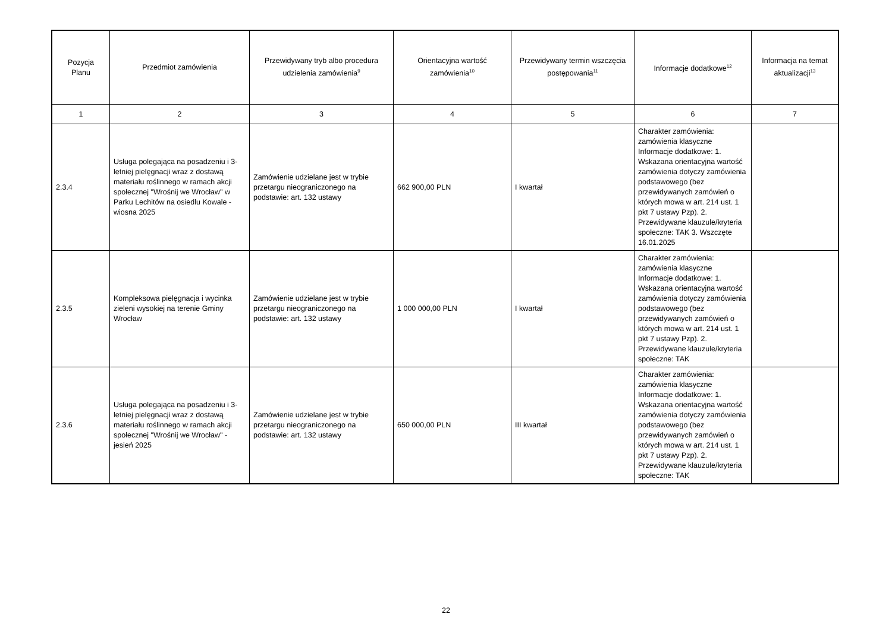| Pozycja Planu | Przedmiot zamówienia | Przewidywany tryb albo procedura udzielenia zamówienia<sup>9</sup> | Orientacyjna wartość zamówienia<sup>10</sup> | Przewidywany termin wszczęcia postępowania<sup>11</sup> | Informacje dodatkowe<sup>12</sup> | Informacja na temat aktualizacji<sup>13</sup> |
| --- | --- | --- | --- | --- | --- | --- |
| 1 | 2 | 3 | 4 | 5 | 6 | 7 |
| 2.3.4 | Usługa polegająca na posadzeniu i 3-letniej pielęgnacji wraz z dostawą materiału roślinnego w ramach akcji społecznej "Wrośnij we Wrocław" w Parku Lechitów na osiedlu Kowale - wiosna 2025 | Zamówienie udzielane jest w trybie przetargu nieograniczonego na podstawie: art. 132 ustawy | 662 900,00 PLN | I kwartał | Charakter zamówienia: zamówienia klasyczne Informacje dodatkowe: 1. Wskazana orientacyjna wartość zamówienia dotyczy zamówienia podstawowego (bez przewidywanych zamówień o których mowa w art. 214 ust. 1 pkt 7 ustawy Pzp). 2. Przewidywane klauzule/kryteria społeczne: TAK 3. Wszczęte 16.01.2025 | |
| 2.3.5 | Kompleksowa pielęgnacja i wycinka zieleni wysokiej na terenie Gminy Wrocław | Zamówienie udzielane jest w trybie przetargu nieograniczonego na podstawie: art. 132 ustawy | 1 000 000,00 PLN | I kwartał | Charakter zamówienia: zamówienia klasyczne Informacje dodatkowe: 1. Wskazana orientacyjna wartość zamówienia dotyczy zamówienia podstawowego (bez przewidywanych zamówień o których mowa w art. 214 ust. 1 pkt 7 ustawy Pzp). 2. Przewidywane klauzule/kryteria społeczne: TAK | |
| 2.3.6 | Usługa polegająca na posadzeniu i 3-letniej pielęgnacji wraz z dostawą materiału roślinnego w ramach akcji społecznej "Wrośnij we Wrocław" - jesień 2025 | Zamówienie udzielane jest w trybie przetargu nieograniczonego na podstawie: art. 132 ustawy | 650 000,00 PLN | III kwartał | Charakter zamówienia: zamówienia klasyczne Informacje dodatkowe: 1. Wskazana orientacyjna wartość zamówienia dotyczy zamówienia podstawowego (bez przewidywanych zamówień o których mowa w art. 214 ust. 1 pkt 7 ustawy Pzp). 2. Przewidywane klauzule/kryteria społeczne: TAK | |
22